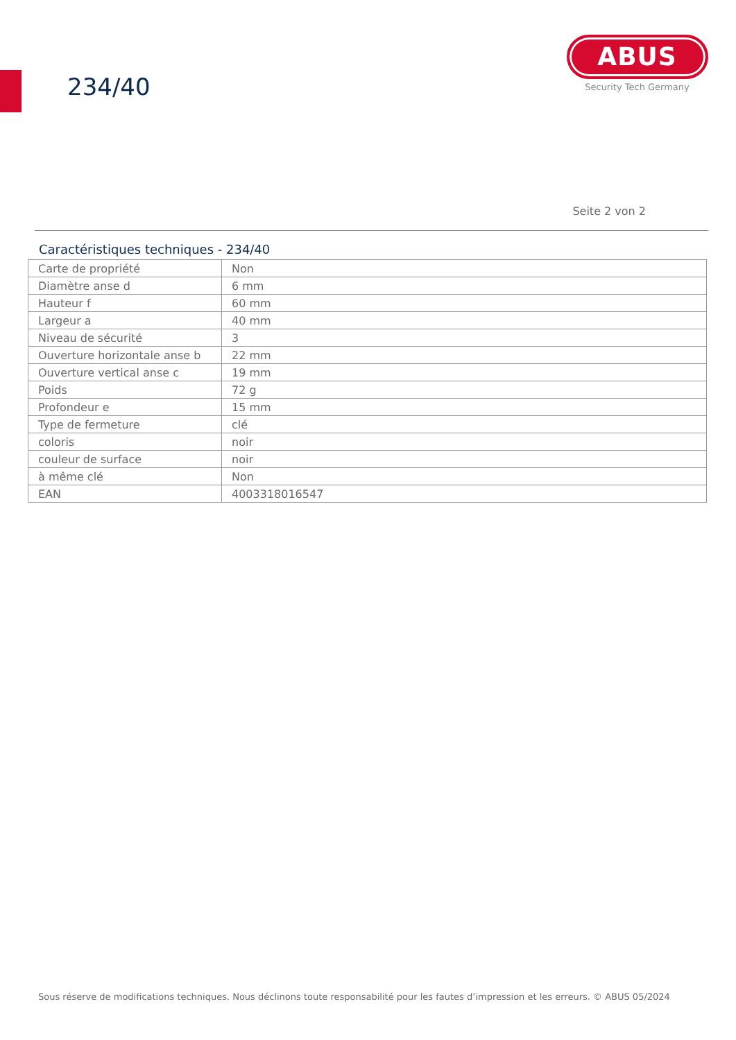234/40
ABUS
Security Tech Germany
Seite 2 von 2
Caractéristiques techniques - 234/40
| Carte de propriété | Non |
| Diamètre anse d | 6 mm |
| Hauteur f | 60 mm |
| Largeur a | 40 mm |
| Niveau de sécurité | 3 |
| Ouverture horizontale anse b | 22 mm |
| Ouverture vertical anse c | 19 mm |
| Poids | 72 g |
| Profondeur e | 15 mm |
| Type de fermeture | clé |
| coloris | noir |
| couleur de surface | noir |
| à même clé | Non |
| EAN | 4003318016547 |
Sous réserve de modifications techniques. Nous déclinons toute responsabilité pour les fautes d’impression et les erreurs. © ABUS 05/2024